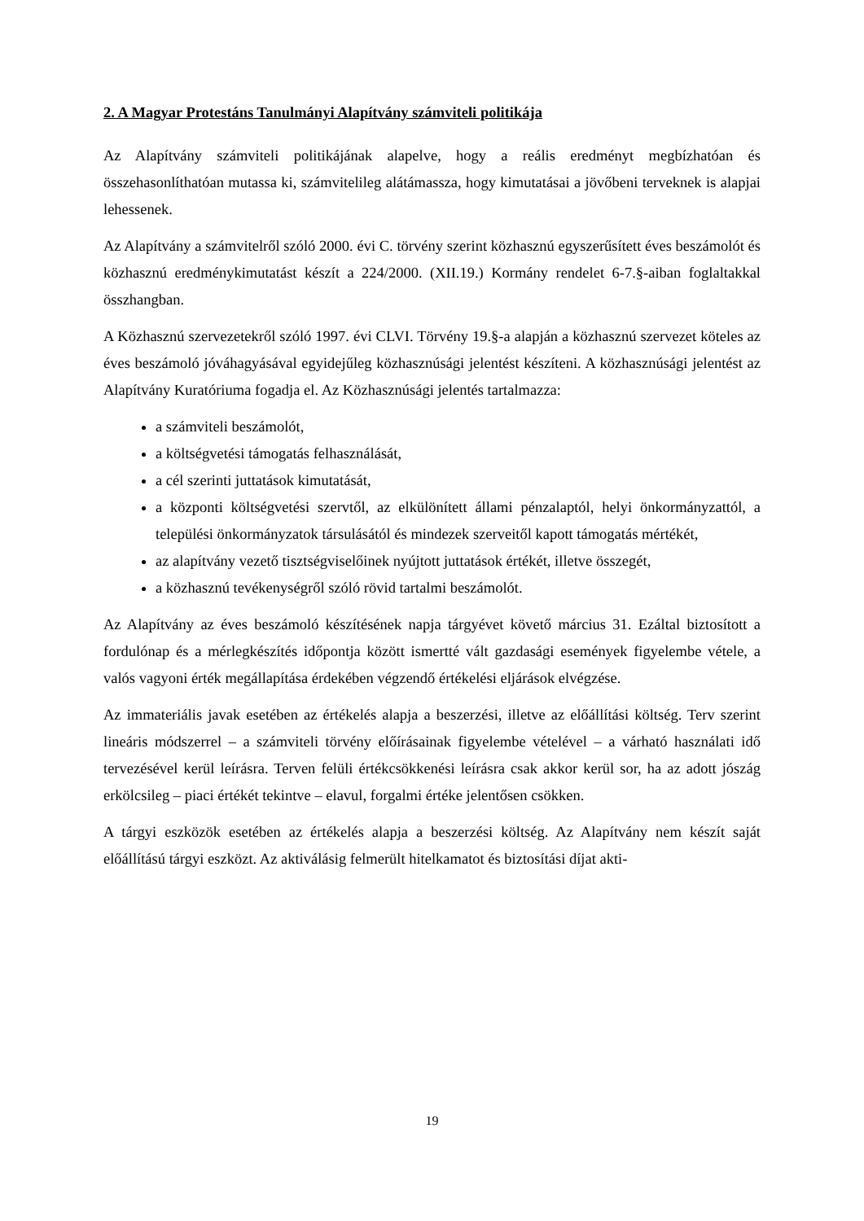2. A Magyar Protestáns Tanulmányi Alapítvány számviteli politikája
Az Alapítvány számviteli politikájának alapelve, hogy a reális eredményt megbízhatóan és összehasonlíthatóan mutassa ki, számvitelileg alátámassza, hogy kimutatásai a jövőbeni terveknek is alapjai lehessenek.
Az Alapítvány a számvitelről szóló 2000. évi C. törvény szerint közhasznú egyszerűsített éves beszámolót és közhasznú eredménykimutatást készít a 224/2000. (XII.19.) Kormány rendelet 6-7.§-aiban foglaltakkal összhangban.
A Közhasznú szervezetekről szóló 1997. évi CLVI. Törvény 19.§-a alapján a közhasznú szervezet köteles az éves beszámoló jóváhagyásával egyidejűleg közhasznúsági jelentést készíteni. A közhasznúsági jelentést az Alapítvány Kuratóriuma fogadja el. Az Közhasznúsági jelentés tartalmazza:
a számviteli beszámolót,
a költségvetési támogatás felhasználását,
a cél szerinti juttatások kimutatását,
a központi költségvetési szervtől, az elkülönített állami pénzalaptól, helyi önkormányzattól, a települési önkormányzatok társulásától és mindezek szerveitől kapott támogatás mértékét,
az alapítvány vezető tisztségviselőinek nyújtott juttatások értékét, illetve összegét,
a közhasznú tevékenységről szóló rövid tartalmi beszámolót.
Az Alapítvány az éves beszámoló készítésének napja tárgyévet követő március 31. Ezáltal biztosított a fordulónap és a mérlegkészítés időpontja között ismertté vált gazdasági események figyelembe vétele, a valós vagyoni érték megállapítása érdekében végzendő értékelési eljárások elvégzése.
Az immateriális javak esetében az értékelés alapja a beszerzési, illetve az előállítási költség. Terv szerint lineáris módszerrel – a számviteli törvény előírásainak figyelembe vételével – a várható használati idő tervezésével kerül leírásra. Terven felüli értékcsökkenési leírásra csak akkor kerül sor, ha az adott jószág erkölcsileg – piaci értékét tekintve – elavul, forgalmi értéke jelentősen csökken.
A tárgyi eszközök esetében az értékelés alapja a beszerzési költség. Az Alapítvány nem készít saját előállítású tárgyi eszközt. Az aktiválásig felmerült hitelkamatot és biztosítási díjat akti-
19